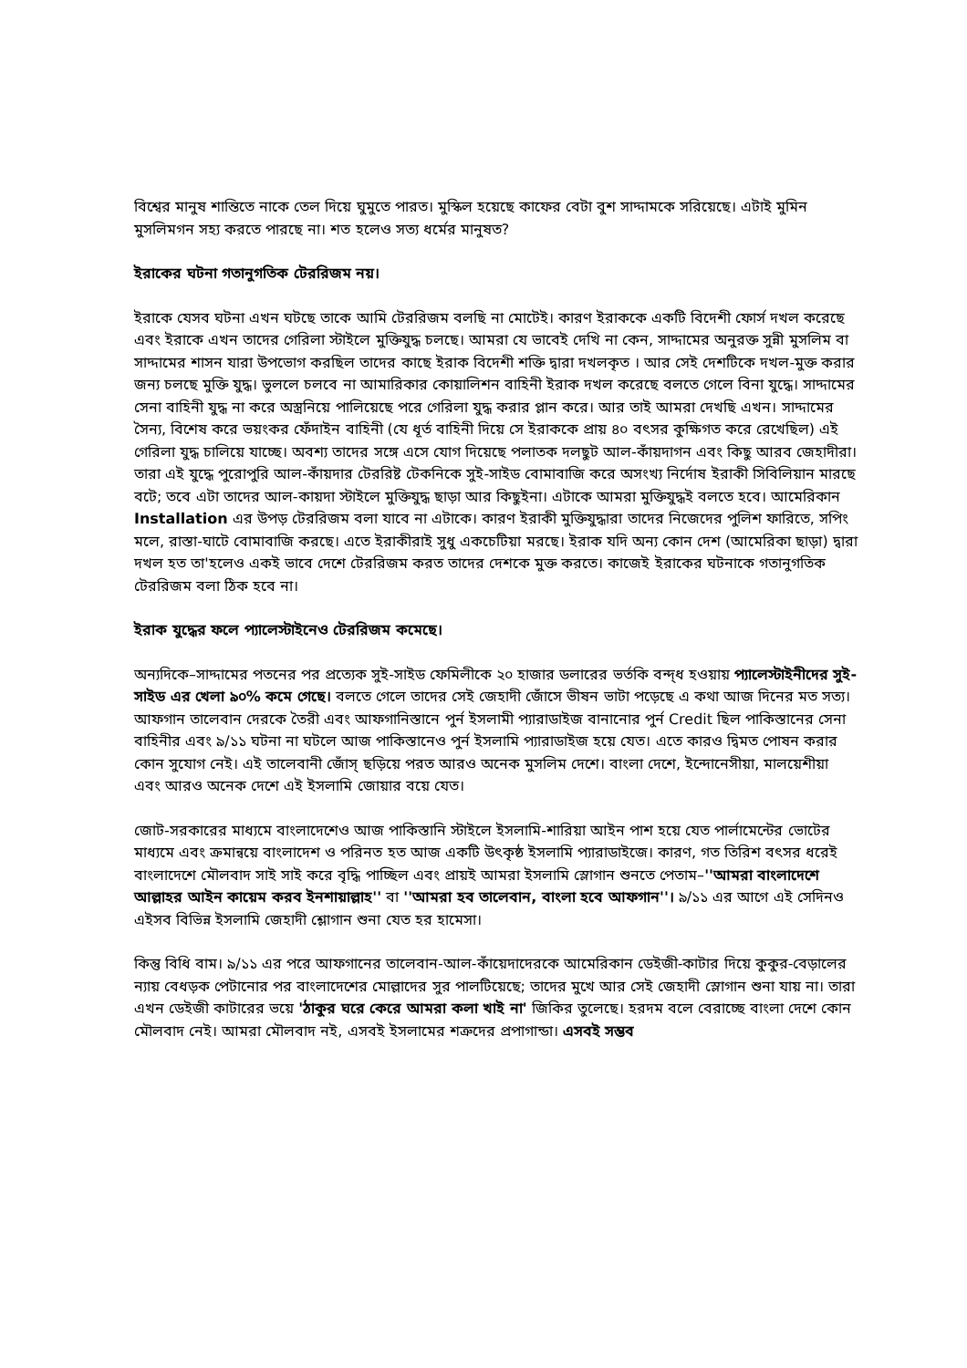বিশ্বের মানুষ শান্তিতে নাকে তেল দিয়ে ঘুমুতে পারত। মুস্কিল হয়েছে কাফের বেটা বুশ সাদ্দামকে সরিয়েছে। এটাই মুমিন মুসলিমগন সহ্য করতে পারছে না। শত হলেও সত্য ধর্মের মানুষত?
ইরাকের ঘটনা গতানুগতিক টেররিজম নয়।
ইরাকে যেসব ঘটনা এখন ঘটছে তাকে আমি টেররিজম বলছি না মোটেই। কারণ ইরাককে একটি বিদেশী ফোর্স দখল করেছে এবং ইরাকে এখন তাদের গেরিলা স্টাইলে মুক্তিযুদ্ধ চলছে। আমরা যে ভাবেই দেখি না কেন, সাদ্দামের অনুরক্ত সুন্নী মুসলিম বা সাদ্দামের শাসন যারা উপভোগ করছিল তাদের কাছে ইরাক বিদেশী শক্তি দ্বারা দখলকৃত । আর সেই দেশটিকে দখল-মুক্ত করার জন্য চলছে মুক্তি যুদ্ধ। ভুললে চলবে না আমারিকার কোয়ালিশন বাহিনী ইরাক দখল করেছে বলতে গেলে বিনা যুদ্ধে। সাদ্দামের সেনা বাহিনী যুদ্ধ না করে অস্ত্রনিয়ে পালিয়েছে পরে গেরিলা যুদ্ধ করার প্লান করে। আর তাই আমরা দেখছি এখন। সাদ্দামের সৈন্য, বিশেষ করে ভয়ংকর ফেঁদাইন বাহিনী (যে ধূর্ত বাহিনী দিয়ে সে ইরাককে প্রায় ৪০ বৎসর কুক্ষিগত করে রেখেছিল) এই গেরিলা যুদ্ধ চালিয়ে যাচ্ছে। অবশ্য তাদের সঙ্গে এসে যোগ দিয়েছে পলাতক দলছুট আল-কাঁয়দাগন এবং কিছু আরব জেহাদীরা। তারা এই যুদ্ধে পুরোপুরি আল-কাঁয়দার টেররিষ্ট টেকনিকে সুই-সাইড বোমাবাজি করে অসংখ্য নির্দোষ ইরাকী সিবিলিয়ান মারছে বটে; তবে এটা তাদের আল-কায়দা স্টাইলে মুক্তিযুদ্ধ ছাড়া আর কিছুইনা। এটাকে আমরা মুক্তিযুদ্ধই বলতে হবে। আমেরিকান Installation এর উপড় টেররিজম বলা যাবে না এটাকে। কারণ ইরাকী মুক্তিযুদ্ধারা তাদের নিজেদের পুলিশ ফারিতে, সপিং মলে, রাস্তা-ঘাটে বোমাবাজি করছে। এতে ইরাকীরাই সুধু একচেটিয়া মরছে। ইরাক যদি অন্য কোন দেশ (আমেরিকা ছাড়া) দ্বারা দখল হত তা'হলেও একই ভাবে দেশে টেররিজম করত তাদের দেশকে মুক্ত করতে। কাজেই ইরাকের ঘটনাকে গতানুগতিক টেররিজম বলা ঠিক হবে না।
ইরাক যুদ্ধের ফলে প্যালেস্টাইনেও টেররিজম কমেছে।
অন্যদিকে–সাদ্দামের পতনের পর প্রত্যেক সুই-সাইড ফেমিলীকে ২০ হাজার ডলারের ভর্তকি বন্দ্ধ হওয়ায় প্যালেস্টাইনীদের সুই-সাইড এর খেলা ৯০% কমে গেছে। বলতে গেলে তাদের সেই জেহাদী জোঁসে ভীষন ভাটা পড়েছে এ কথা আজ দিনের মত সত্য। আফগান তালেবান দেরকে তৈরী এবং আফগানিস্তানে পুর্ন ইসলামী প্যারাডাইজ বানানোর পুর্ন Credit ছিল পাকিস্তানের সেনা বাহিনীর এবং ৯/১১ ঘটনা না ঘটলে আজ পাকিস্তানেও পুর্ন ইসলামি প্যারাডাইজ হয়ে যেত। এতে কারও দ্বিমত পোষন করার কোন সুযোগ নেই। এই তালেবানী জোঁস্ ছড়িয়ে পরত আরও অনেক মুসলিম দেশে। বাংলা দেশে, ইন্দোনেসীয়া, মালয়েশীয়া এবং আরও অনেক দেশে এই ইসলামি জোয়ার বয়ে যেত।
জোট-সরকারের মাধ্যমে বাংলাদেশেও আজ পাকিস্তানি স্টাইলে ইসলামি-শারিয়া আইন পাশ হয়ে যেত পার্লামেন্টের ভোটের মাধ্যমে এবং ক্রমান্বয়ে বাংলাদেশ ও পরিনত হত আজ একটি উৎকৃষ্ঠ ইসলামি প্যারাডাইজে। কারণ, গত তিরিশ বৎসর ধরেই বাংলাদেশে মৌলবাদ সাই সাই করে বৃদ্ধি পাচ্ছিল এবং প্রায়ই আমরা ইসলামি স্লোগান শুনতে পেতাম–''আমরা বাংলাদেশে আল্লাহর আইন কায়েম করব ইনশায়াল্লাহ'' বা ''আমরা হব তালেবান, বাংলা হবে আফগান''। ৯/১১ এর আগে এই সেদিনও এইসব বিভিন্ন ইসলামি জেহাদী শ্লোগান শুনা যেত হর হামেসা।
কিন্তু বিধি বাম। ৯/১১ এর পরে আফগানের তালেবান-আল-কাঁয়েদাদেরকে আমেরিকান ডেইজী-কাটার দিয়ে কুকুর-বেড়ালের ন্যায় বেধড়ক পেটানোর পর বাংলাদেশের মোল্লাদের সুর পালটিয়েছে; তাদের মুখে আর সেই জেহাদী স্লোগান শুনা যায় না। তারা এখন ডেইজী কাটারের ভয়ে 'ঠাকুর ঘরে কেরে আমরা কলা খাই না' জিকির তুলেছে। হরদম বলে বেরাচ্ছে বাংলা দেশে কোন মৌলবাদ নেই। আমরা মৌলবাদ নই, এসবই ইসলামের শত্রুদের প্রপাগান্ডা। এসবই সম্ভব